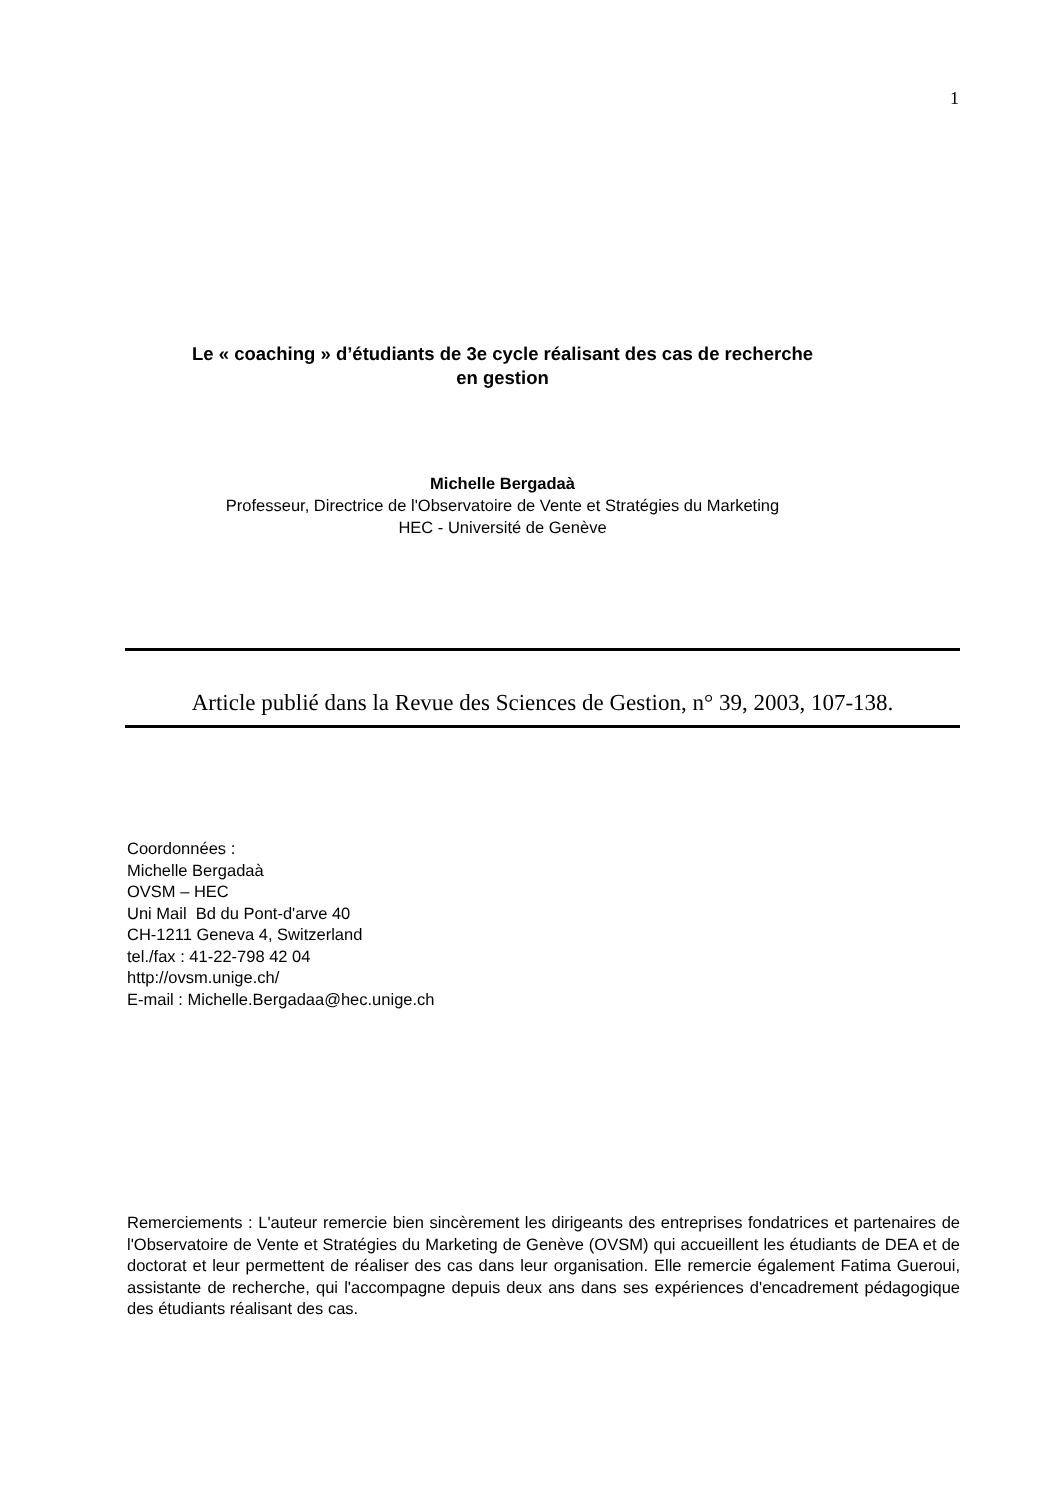1
Le « coaching » d’étudiants de 3e cycle réalisant des cas de recherche
en gestion
Michelle Bergadaà
Professeur, Directrice de l'Observatoire de Vente et Stratégies du Marketing
HEC - Université de Genève
Article publié dans la Revue des Sciences de Gestion, n° 39, 2003, 107-138.
Coordonnées :
Michelle Bergadaà
OVSM – HEC
Uni Mail Bd du Pont-d'arve 40
CH-1211 Geneva 4, Switzerland
tel./fax : 41-22-798 42 04
http://ovsm.unige.ch/
E-mail : Michelle.Bergadaa@hec.unige.ch
Remerciements : L'auteur remercie bien sincèrement les dirigeants des entreprises fondatrices et partenaires de l'Observatoire de Vente et Stratégies du Marketing de Genève (OVSM) qui accueillent les étudiants de DEA et de doctorat et leur permettent de réaliser des cas dans leur organisation. Elle remercie également Fatima Gueroui, assistante de recherche, qui l'accompagne depuis deux ans dans ses expériences d'encadrement pédagogique des étudiants réalisant des cas.